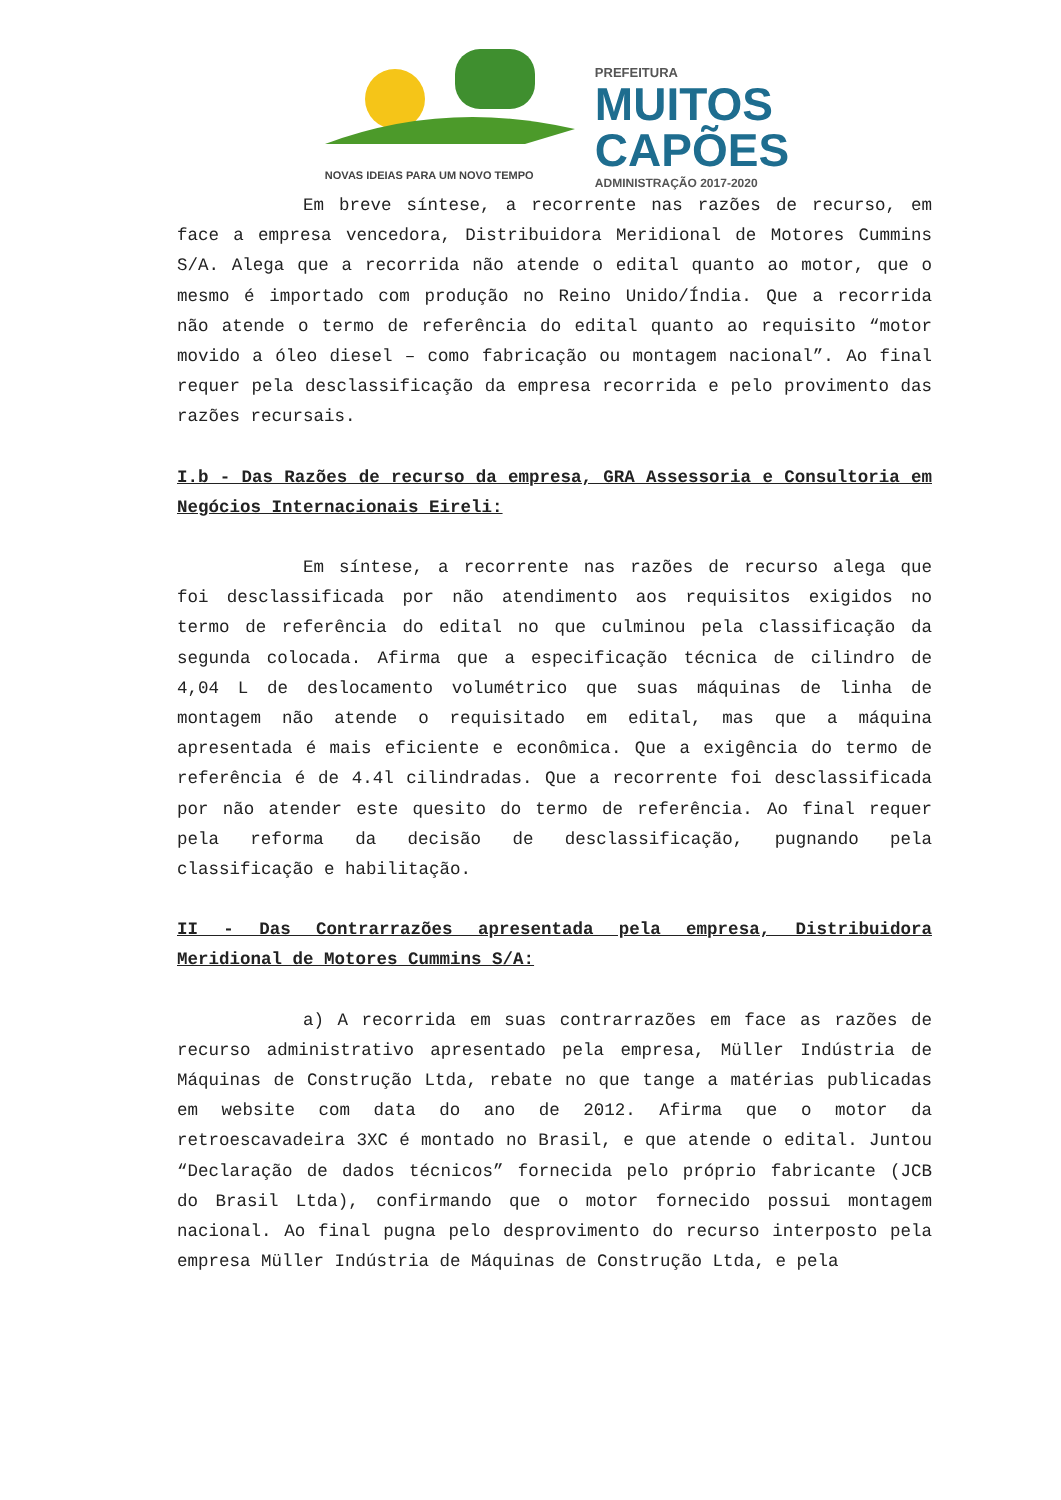NOVAS IDEIAS PARA UM NOVO TEMPO
PREFEITURA
MUITOS
CAPÕES
ADMINISTRAÇÃO 2017-2020
Em breve síntese, a recorrente nas razões de recurso, em face a empresa vencedora, Distribuidora Meridional de Motores Cummins S/A. Alega que a recorrida não atende o edital quanto ao motor, que o mesmo é importado com produção no Reino Unido/Índia. Que a recorrida não atende o termo de referência do edital quanto ao requisito “motor movido a óleo diesel – como fabricação ou montagem nacional”. Ao final requer pela desclassificação da empresa recorrida e pelo provimento das razões recursais.
I.b - Das Razões de recurso da empresa, GRA Assessoria e Consultoria em Negócios Internacionais Eireli:
Em síntese, a recorrente nas razões de recurso alega que foi desclassificada por não atendimento aos requisitos exigidos no termo de referência do edital no que culminou pela classificação da segunda colocada. Afirma que a especificação técnica de cilindro de 4,04 L de deslocamento volumétrico que suas máquinas de linha de montagem não atende o requisitado em edital, mas que a máquina apresentada é mais eficiente e econômica. Que a exigência do termo de referência é de 4.4l cilindradas. Que a recorrente foi desclassificada por não atender este quesito do termo de referência. Ao final requer pela reforma da decisão de desclassificação, pugnando pela classificação e habilitação.
II - Das Contrarrazões apresentada pela empresa, Distribuidora Meridional de Motores Cummins S/A:
a) A recorrida em suas contrarrazões em face as razões de recurso administrativo apresentado pela empresa, Müller Indústria de Máquinas de Construção Ltda, rebate no que tange a matérias publicadas em website com data do ano de 2012. Afirma que o motor da retroescavadeira 3XC é montado no Brasil, e que atende o edital. Juntou “Declaração de dados técnicos” fornecida pelo próprio fabricante (JCB do Brasil Ltda), confirmando que o motor fornecido possui montagem nacional. Ao final pugna pelo desprovimento do recurso interposto pela empresa Müller Indústria de Máquinas de Construção Ltda, e pela